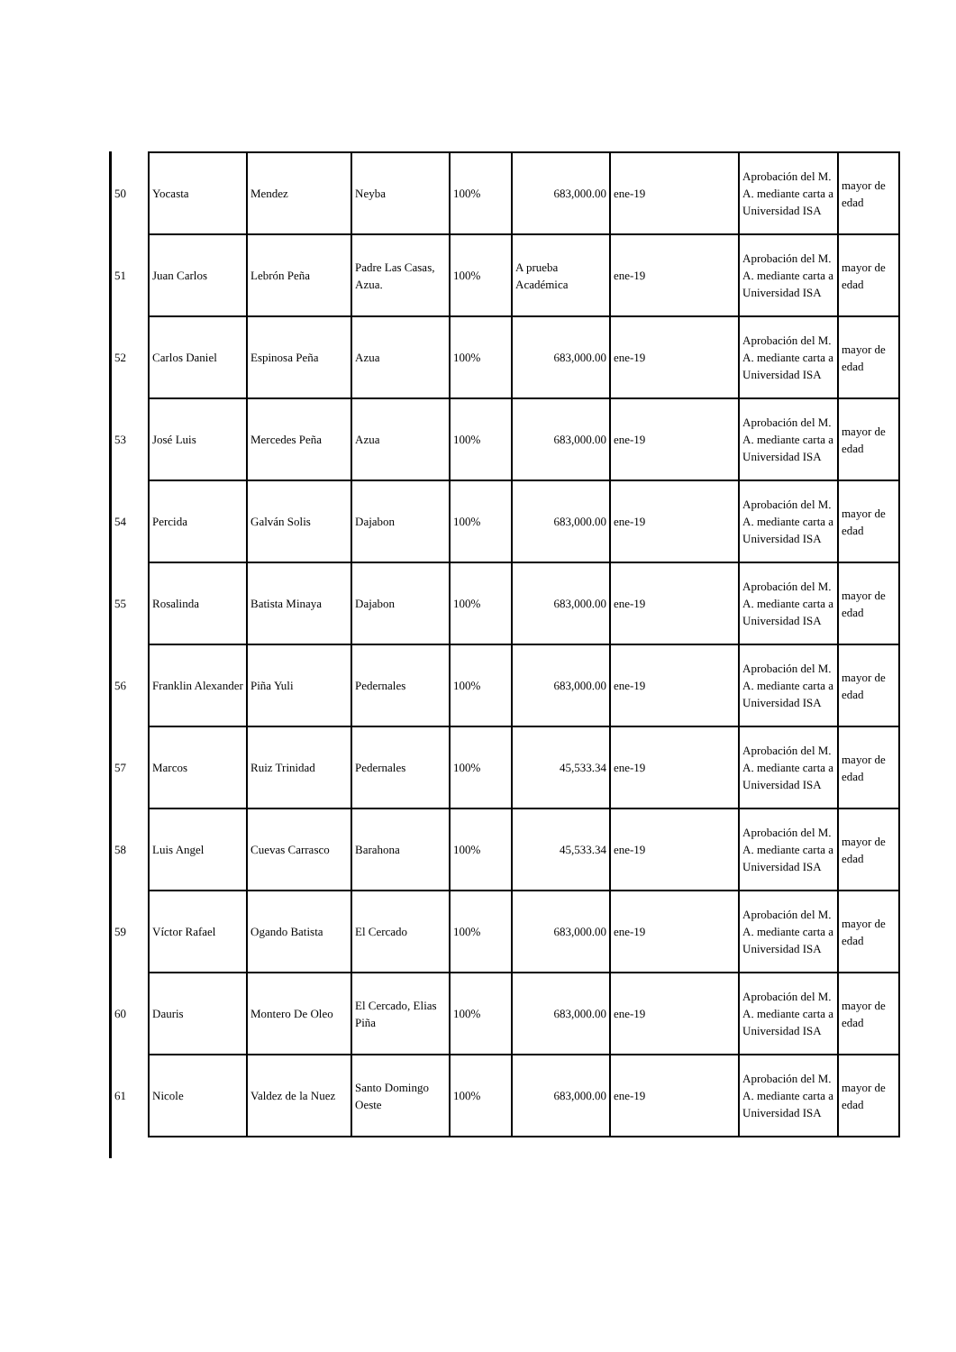| 50 | Yocasta | Mendez | Neyba | 100% | 683,000.00 | ene-19 | Aprobación del M. A. mediante carta a Universidad ISA | mayor de edad |
| 51 | Juan Carlos | Lebrón Peña | Padre Las Casas, Azua. | 100% | A prueba Académica | ene-19 | Aprobación del M. A. mediante carta a Universidad ISA | mayor de edad |
| 52 | Carlos Daniel | Espinosa Peña | Azua | 100% | 683,000.00 | ene-19 | Aprobación del M. A. mediante carta a Universidad ISA | mayor de edad |
| 53 | José Luis | Mercedes Peña | Azua | 100% | 683,000.00 | ene-19 | Aprobación del M. A. mediante carta a Universidad ISA | mayor de edad |
| 54 | Percida | Galván Solis | Dajabon | 100% | 683,000.00 | ene-19 | Aprobación del M. A. mediante carta a Universidad ISA | mayor de edad |
| 55 | Rosalinda | Batista Minaya | Dajabon | 100% | 683,000.00 | ene-19 | Aprobación del M. A. mediante carta a Universidad ISA | mayor de edad |
| 56 | Franklin Alexander | Piña Yuli | Pedernales | 100% | 683,000.00 | ene-19 | Aprobación del M. A. mediante carta a Universidad ISA | mayor de edad |
| 57 | Marcos | Ruiz Trinidad | Pedernales | 100% | 45,533.34 | ene-19 | Aprobación del M. A. mediante carta a Universidad ISA | mayor de edad |
| 58 | Luis Angel | Cuevas Carrasco | Barahona | 100% | 45,533.34 | ene-19 | Aprobación del M. A. mediante carta a Universidad ISA | mayor de edad |
| 59 | Víctor Rafael | Ogando Batista | El Cercado | 100% | 683,000.00 | ene-19 | Aprobación del M. A. mediante carta a Universidad ISA | mayor de edad |
| 60 | Dauris | Montero De Oleo | El Cercado, Elias Piña | 100% | 683,000.00 | ene-19 | Aprobación del M. A. mediante carta a Universidad ISA | mayor de edad |
| 61 | Nicole | Valdez de la Nuez | Santo Domingo Oeste | 100% | 683,000.00 | ene-19 | Aprobación del M. A. mediante carta a Universidad ISA | mayor de edad |